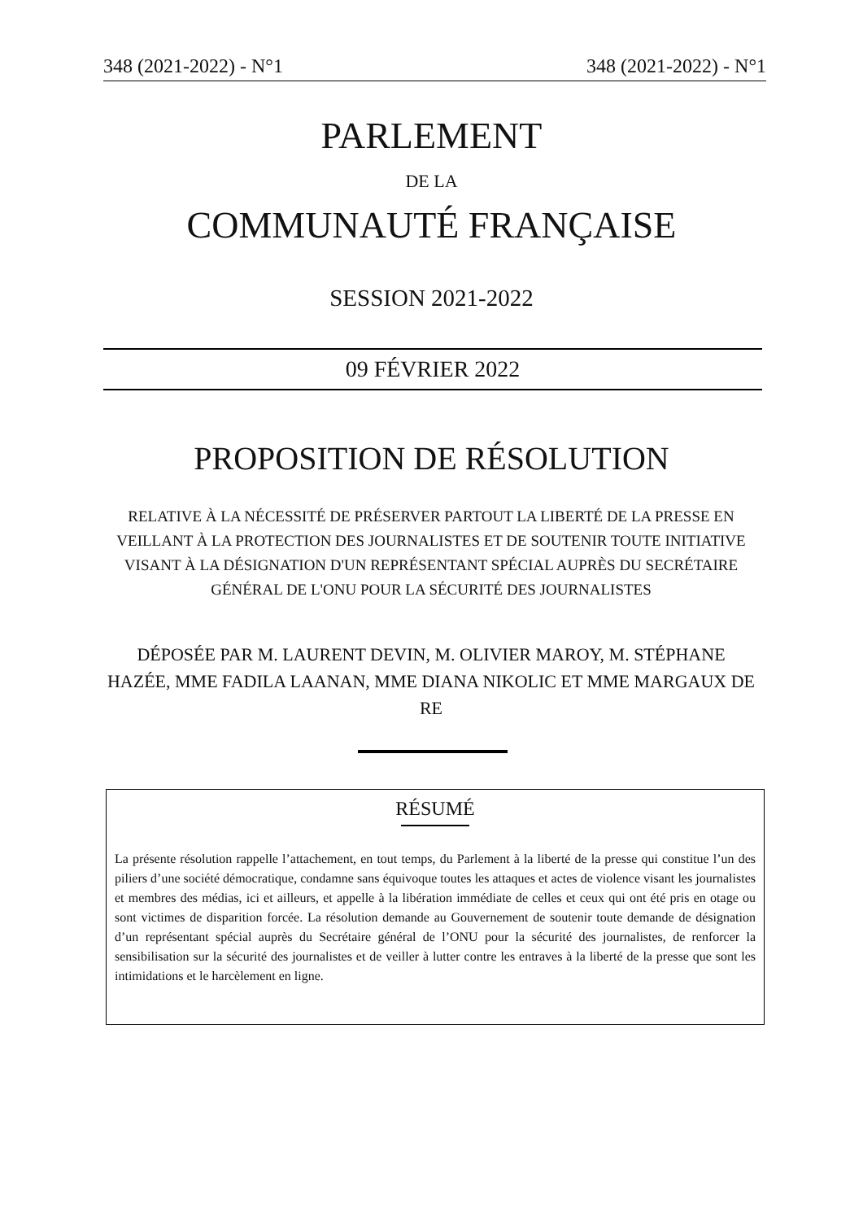348 (2021-2022) - N°1 348 (2021-2022) - N°1
PARLEMENT
DE LA
COMMUNAUTÉ FRANÇAISE
SESSION 2021-2022
09 FÉVRIER 2022
PROPOSITION DE RÉSOLUTION
RELATIVE À LA NÉCESSITÉ DE PRÉSERVER PARTOUT LA LIBERTÉ DE LA PRESSE EN VEILLANT À LA PROTECTION DES JOURNALISTES ET DE SOUTENIR TOUTE INITIATIVE VISANT À LA DÉSIGNATION D'UN REPRÉSENTANT SPÉCIAL AUPRÈS DU SECRÉTAIRE GÉNÉRAL DE L'ONU POUR LA SÉCURITÉ DES JOURNALISTES
DÉPOSÉE PAR M. LAURENT DEVIN, M. OLIVIER MAROY, M. STÉPHANE HAZÉE, MME FADILA LAANAN, MME DIANA NIKOLIC ET MME MARGAUX DE RE
RÉSUMÉ
La présente résolution rappelle l’attachement, en tout temps, du Parlement à la liberté de la presse qui constitue l’un des piliers d’une société démocratique, condamne sans équivoque toutes les attaques et actes de violence visant les journalistes et membres des médias, ici et ailleurs, et appelle à la libération immédiate de celles et ceux qui ont été pris en otage ou sont victimes de disparition forcée. La résolution demande au Gouvernement de soutenir toute demande de désignation d’un représentant spécial auprès du Secrétaire général de l’ONU pour la sécurité des journalistes, de renforcer la sensibilisation sur la sécurité des journalistes et de veiller à lutter contre les entraves à la liberté de la presse que sont les intimidations et le harcèlement en ligne.